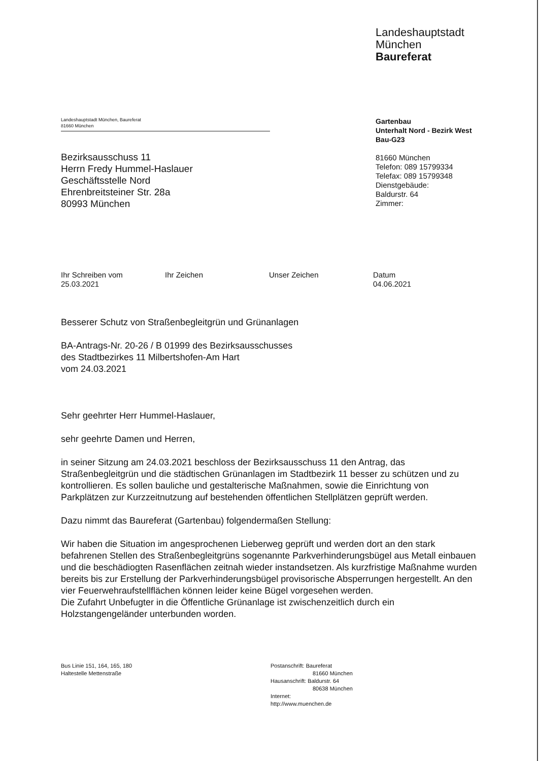Landeshauptstadt
München
Baureferat
Landeshauptstadt München, Baureferat
81660 München
Gartenbau
Unterhalt Nord - Bezirk West
Bau-G23
81660 München
Telefon: 089 15799334
Telefax: 089 15799348
Dienstgebäude:
Baldurstr. 64
Zimmer:
Bezirksausschuss 11
Herrn Fredy Hummel-Haslauer
Geschäftsstelle Nord
Ehrenbreitsteiner Str. 28a
80993 München
Ihr Schreiben vom
25.03.2021
Ihr Zeichen Unser Zeichen Datum
04.06.2021
Besserer Schutz von Straßenbegleitgrün und Grünanlagen
BA-Antrags-Nr. 20-26 / B 01999 des Bezirksausschusses
des Stadtbezirkes 11 Milbertshofen-Am Hart
vom 24.03.2021
Sehr geehrter Herr Hummel-Haslauer,
sehr geehrte Damen und Herren,
in seiner Sitzung am 24.03.2021 beschloss der Bezirksausschuss 11 den Antrag, das Straßenbegleitgrün und die städtischen Grünanlagen im Stadtbezirk 11 besser zu schützen und zu kontrollieren. Es sollen bauliche und gestalterische Maßnahmen, sowie die Einrichtung von Parkplätzen zur Kurzzeitnutzung auf bestehenden öffentlichen Stellplätzen geprüft werden.
Dazu nimmt das Baureferat (Gartenbau) folgendermaßen Stellung:
Wir haben die Situation im angesprochenen Lieberweg geprüft und werden dort an den stark befahrenen Stellen des Straßenbegleitgrüns sogenannte Parkverhinderungsbügel aus Metall einbauen und die beschädiogten Rasenflächen zeitnah wieder instandsetzen. Als kurzfristige Maßnahme wurden bereits bis zur Erstellung der Parkverhinderungsbügel provisorische Absperrungen hergestellt. An den vier Feuerwehraufstellflächen können leider keine Bügel vorgesehen werden.
Die Zufahrt Unbefugter in die Öffentliche Grünanlage ist zwischenzeitlich durch ein Holzstangengeländer unterbunden worden.
Bus Linie 151, 164, 165, 180
Haltestelle Mettenstraße
Postanschrift: Baureferat
81660 München
Hausanschrift: Baldurstr. 64
80638 München
Internet:
http://www.muenchen.de